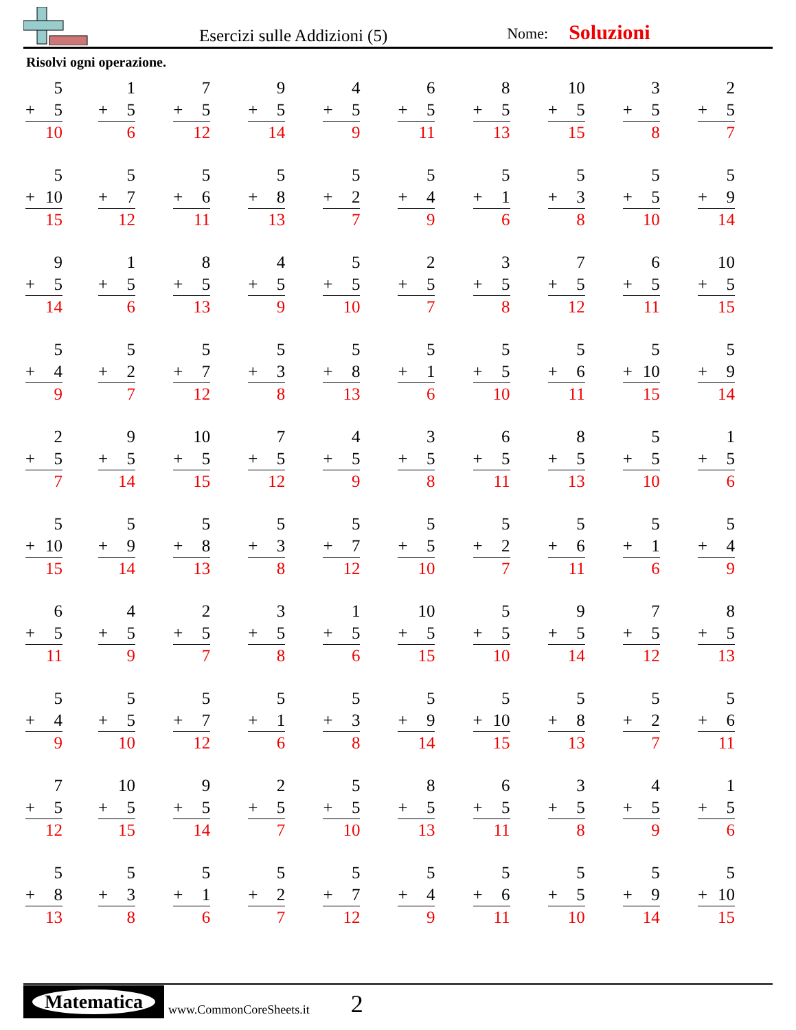Esercizi sulle Addizioni (5)
Nome:
Soluzioni
Risolvi ogni operazione.
5
+ 5
10
1
+ 5
6
7
+ 5
12
9
+ 5
14
4
+ 5
9
6
+ 5
11
8
+ 5
13
10
+ 5
15
3
+ 5
8
2
+ 5
7
5
+ 10
15
5
+ 7
12
5
+ 6
11
5
+ 8
13
5
+ 2
7
5
+ 4
9
5
+ 1
6
5
+ 3
8
5
+ 5
10
5
+ 9
14
9
+ 5
14
1
+ 5
6
8
+ 5
13
4
+ 5
9
5
+ 5
10
2
+ 5
7
3
+ 5
8
7
+ 5
12
6
+ 5
11
10
+ 5
15
5
+ 4
9
5
+ 2
7
5
+ 7
12
5
+ 3
8
5
+ 8
13
5
+ 1
6
5
+ 5
10
5
+ 6
11
5
+ 10
15
5
+ 9
14
2
+ 5
7
9
+ 5
14
10
+ 5
15
7
+ 5
12
4
+ 5
9
3
+ 5
8
6
+ 5
11
8
+ 5
13
5
+ 5
10
1
+ 5
6
5
+ 10
15
5
+ 9
14
5
+ 8
13
5
+ 3
8
5
+ 7
12
5
+ 5
10
5
+ 2
7
5
+ 6
11
5
+ 1
6
5
+ 4
9
6
+ 5
11
4
+ 5
9
2
+ 5
7
3
+ 5
8
1
+ 5
6
10
+ 5
15
5
+ 5
10
9
+ 5
14
7
+ 5
12
8
+ 5
13
5
+ 4
9
5
+ 5
10
5
+ 7
12
5
+ 1
6
5
+ 3
8
5
+ 9
14
5
+ 10
15
5
+ 8
13
5
+ 2
7
5
+ 6
11
7
+ 5
12
10
+ 5
15
9
+ 5
14
2
+ 5
7
5
+ 5
10
8
+ 5
13
6
+ 5
11
3
+ 5
8
4
+ 5
9
1
+ 5
6
5
+ 8
13
5
+ 3
8
5
+ 1
6
5
+ 2
7
5
+ 7
12
5
+ 4
9
5
+ 6
11
5
+ 5
10
5
+ 9
14
5
+ 10
15
Matematica
www.CommonCoreSheets.it
2